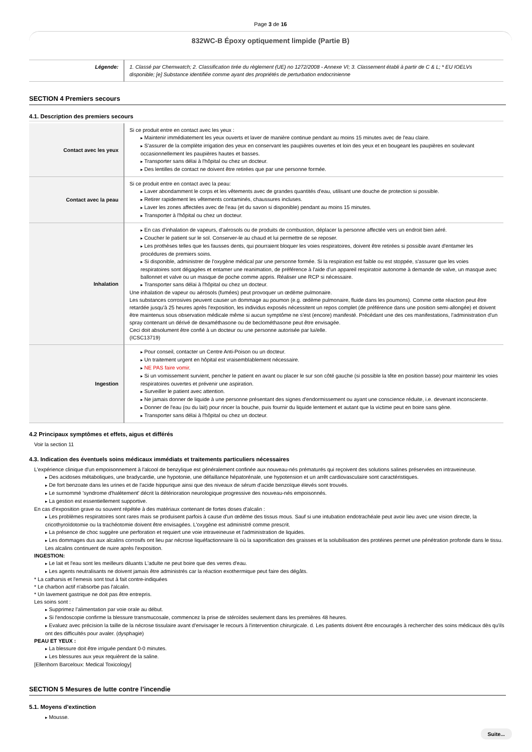Page 3 de 16
832WC-B Époxy optiquement limpide (Partie B)
| Légende: | 1. Classé par Chemwatch; 2. Classification tirée du règlement (UE) no 1272/2008 - Annexe VI; 3. Classement établi à partir de C & L; * EU IOELVs disponible; [e] Substance identifiée comme ayant des propriétés de perturbation endocrinienne |
SECTION 4 Premiers secours
4.1. Description des premiers secours
| Contact avec les yeux | Si ce produit entre en contact avec les yeux : Maintenir immédiatement les yeux ouverts et laver de manière continue pendant au moins 15 minutes avec de l'eau claire. S'assurer de la complète irrigation des yeux en conservant les paupières ouvertes et loin des yeux et en bougeant les paupières en soulevant occasionnellement les paupières hautes et basses. Transporter sans délai à l'hôpital ou chez un docteur. Des lentilles de contact ne doivent être retirées que par une personne formée. |
| Contact avec la peau | Si ce produit entre en contact avec la peau: Laver abondamment le corps et les vêtements avec de grandes quantités d'eau, utilisant une douche de protection si possible. Retirer rapidement les vêtements contaminés, chaussures incluses. Laver les zones affectées avec de l'eau (et du savon si disponible) pendant au moins 15 minutes. Transporter à l'hôpital ou chez un docteur. |
| Inhalation | En cas d'inhalation de vapeurs, d'aérosols ou de produits de combustion, déplacer la personne affectée vers un endroit bien aéré. Coucher le patient sur le sol. Conserver-le au chaud et lui permettre de se reposer. Les prothèses telles que les fausses dents, qui pourraient bloquer les voies respiratoires, doivent être retirées si possible avant d'entamer les procédures de premiers soins. Si disponible, administrer de l'oxygène médical par une personne formée. Si la respiration est faible ou est stoppée, s'assurer que les voies respiratoires sont dégagées et entamer une reanimation, de préférence à l'aide d'un appareil respiratoir autonome à demande de valve, un masque avec ballonnet et valve ou un masque de poche comme appris. Réaliser une RCP si nécessaire. Transporter sans délai à l'hôpital ou chez un docteur. Une inhalation de vapeur ou aérosols (fumées) peut provoquer un œdème pulmonaire. Les substances corrosives peuvent causer un dommage au poumon (e.g. œdème pulmonaire, fluide dans les poumons). Comme cette réaction peut être retardée jusqu'à 25 heures après l'exposition, les individus exposés nécessitent un repos complet (de préférence dans une position semi-allongée) et doivent être maintenus sous observation médicale même si aucun symptôme ne s'est (encore) manifesté. Précédant une des ces manifestations, l'administration d'un spray contenant un dérivé de dexaméthasone ou de beclométhasone peut être envisagée. Ceci doit absolument être confié à un docteur ou une personne autorisée par lui/elle. (ICSC13719) |
| Ingestion | Pour conseil, contacter un Centre Anti-Poison ou un docteur. Un traitement urgent en hôpital est vraisemblablement nécessaire. NE PAS faire vomir . Si un vomissement survient, pencher le patient en avant ou placer le sur son côté gauche (si possible la tête en position basse) pour maintenir les voies respiratoires ouvertes et prévenir une aspiration. Surveiller le patient avec attention. Ne jamais donner de liquide à une personne présentant des signes d'endormissement ou ayant une conscience réduite, i.e. devenant inconsciente. Donner de l'eau (ou du lait) pour rincer la bouche, puis fournir du liquide lentement et autant que la victime peut en boire sans gène. Transporter sans délai à l'hôpital ou chez un docteur. |
4.2 Principaux symptômes et effets, aigus et différés
Voir la section 11
4.3. Indication des éventuels soins médicaux immédiats et traitements particuliers nécessaires
L'expérience clinique d'un empoisonnement à l'alcool de benzylique est généralement confinée aux nouveau-nés prématurés qui reçoivent des solutions salines préservées en intraveineuse.
Des acidoses métaboliques, une bradycardie, une hypotonie, une défaillance hépatorénale, une hypotension et un arrêt cardiovasculaire sont caractéristiques.
De fort benzoate dans les urines et de l'acide hippurique ainsi que des niveaux de sérum d'acide benzoïque élevés sont trouvés.
Le surnommé 'syndrome d'halètement' décrit la détérioration neurologique progressive des nouveau-nés empoisonnés.
La gestion est essentiellement supportive.
En cas d'exposition grave ou souvent répétée à des matériaux contenant de fortes doses d'alcalin :
Les problèmes respiratoires sont rares mais se produisent parfois à cause d'un œdème des tissus mous. Sauf si une intubation endotrachéale peut avoir lieu avec une vision directe, la cricothyroïdotomie ou la trachéotomie doivent être envisagées. L'oxygène est administré comme prescrit.
La présence de choc suggère une perforation et requiert une voie intraveineuse et l'administration de liquides.
Les dommages dus aux alcalins corrosifs ont lieu par nécrose liquéfactionnaire là où la saponification des graisses et la solubilisation des protéines permet une pénétration profonde dans le tissu. Les alcalins continuent de nuire après l'exposition.
INGESTION:
Le lait et l'eau sont les meilleurs diluants L'adulte ne peut boire que des verres d'eau.
Les agents neutralisants ne doivent jamais être administrés car la réaction exothermique peut faire des dégâts.
* La catharsis et l'emesis sont tout à fait contre-indiquées
* Le charbon actif n'absorbe pas l'alcalin.
* Un lavement gastrique ne doit pas être entrepris.
Les soins sont :
Supprimez l'alimentation par voie orale au début.
Si l'endoscopie confirme la blessure transmucosale, commencez la prise de stéroïdes seulement dans les premières 48 heures.
Evaluez avec précision la taille de la nécrose tissulaire avant d'envisager le recours à l'intervention chirurgicale. d. Les patients doivent être encouragés à rechercher des soins médicaux dès qu'ils ont des difficultés pour avaler. (dysphagie)
PEAU ET YEUX :
La blessure doit être irriguée pendant 0-0 minutes.
Les blessures aux yeux requièrent de la saline.
[Ellenhorn Barceloux: Medical Toxicology]
SECTION 5 Mesures de lutte contre l’incendie
5.1. Moyens d’extinction
Mousse.
Suite...